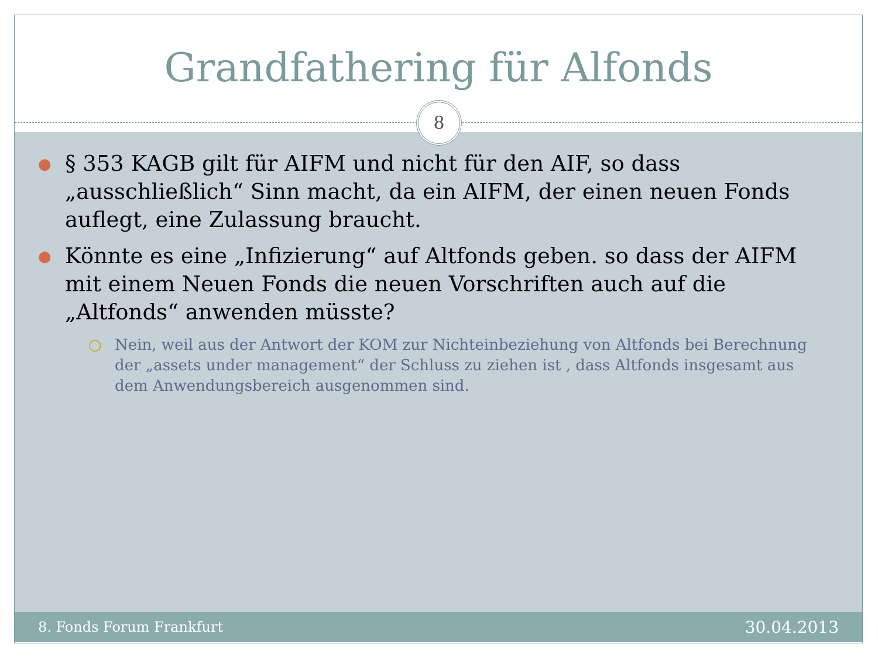Grandfathering für Alfonds
8
● § 353 KAGB gilt für AIFM und nicht für den AIF, so dass „ausschließlich“ Sinn macht, da ein AIFM, der einen neuen Fonds auflegt, eine Zulassung braucht.
● Könnte es eine „Infizierung“ auf Altfonds geben. so dass der AIFM mit einem Neuen Fonds die neuen Vorschriften auch auf die „Altfonds“ anwenden müsste?
○ Nein, weil aus der Antwort der KOM zur Nichteinbeziehung von Altfonds bei Berechnung der „assets under management“ der Schluss zu ziehen ist , dass Altfonds insgesamt aus dem Anwendungsbereich ausgenommen sind.
8. Fonds Forum Frankfurt 30.04.2013